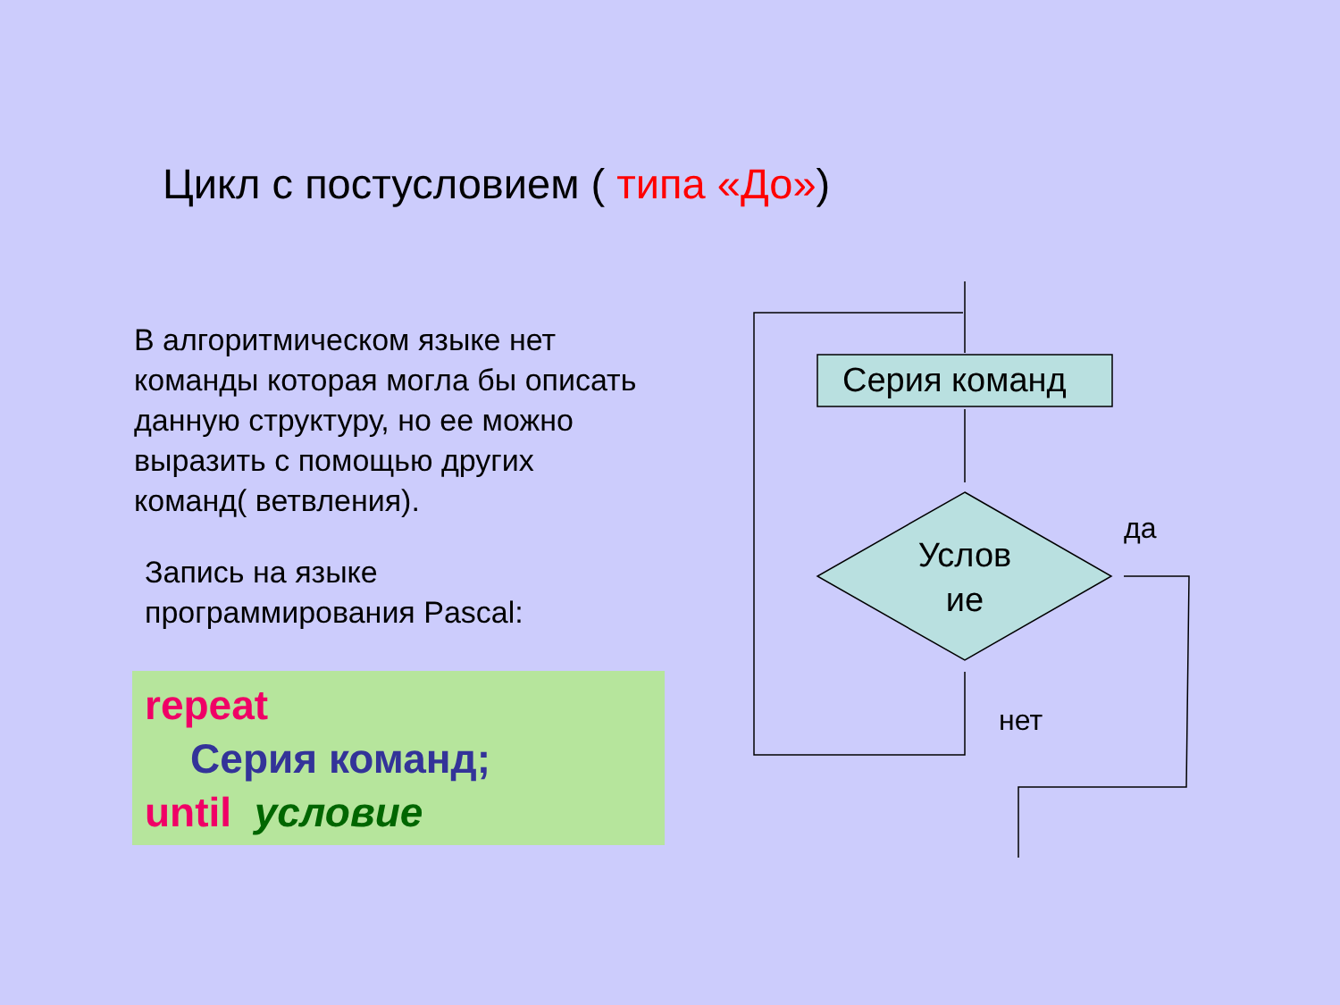Цикл с постусловием ( типа «До»)
В алгоритмическом языке нет команды которая могла бы описать данную структуру, но ее можно выразить с помощью других команд( ветвления).
Запись на языке программирования Pascal:
repeat
Серия команд;
until условие
Серия команд
Услов ие
да
нет